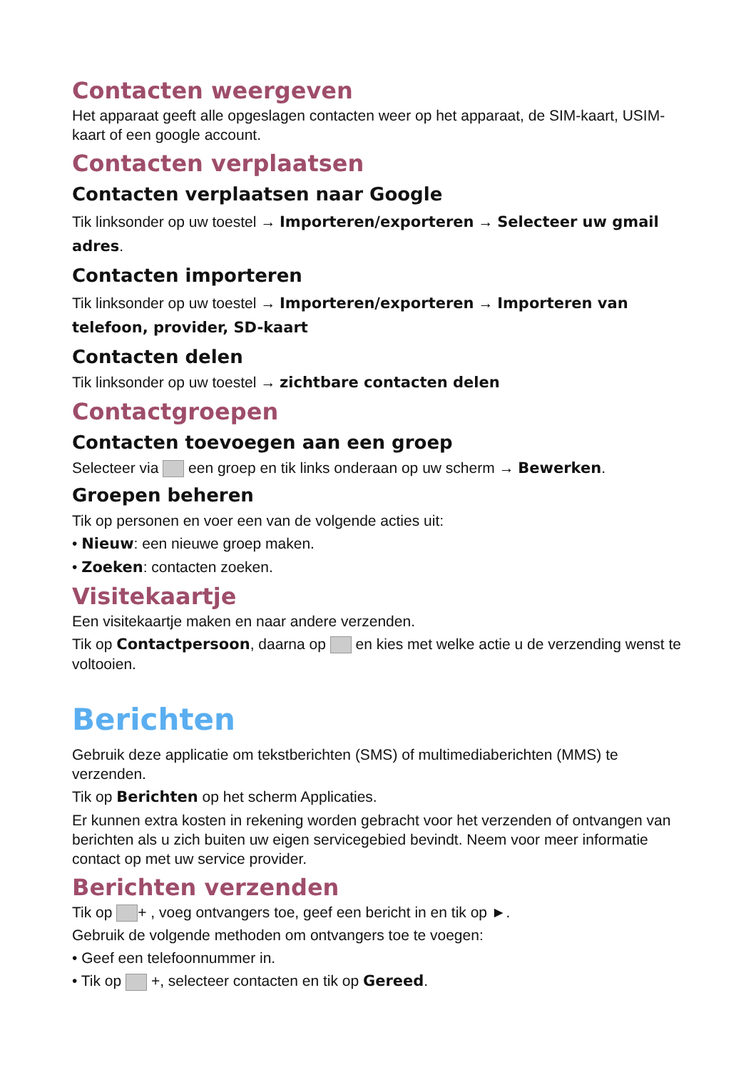Contacten weergeven
Het apparaat geeft alle opgeslagen contacten weer op het apparaat, de SIM-kaart, USIM-kaart of een google account.
Contacten verplaatsen
Contacten verplaatsen naar Google
Tik linksonder op uw toestel → Importeren/exporteren → Selecteer uw gmail adres.
Contacten importeren
Tik linksonder op uw toestel → Importeren/exporteren → Importeren van telefoon, provider, SD-kaart
Contacten delen
Tik linksonder op uw toestel → zichtbare contacten delen
Contactgroepen
Contacten toevoegen aan een groep
Selecteer via een groep en tik links onderaan op uw scherm → Bewerken.
Groepen beheren
Tik op personen en voer een van de volgende acties uit:
• Nieuw: een nieuwe groep maken.
• Zoeken: contacten zoeken.
Visitekaartje
Een visitekaartje maken en naar andere verzenden.
Tik op Contactpersoon, daarna op en kies met welke actie u de verzending wenst te voltooien.
Berichten
Gebruik deze applicatie om tekstberichten (SMS) of multimediaberichten (MMS) te verzenden.
Tik op Berichten op het scherm Applicaties.
Er kunnen extra kosten in rekening worden gebracht voor het verzenden of ontvangen van berichten als u zich buiten uw eigen servicegebied bevindt. Neem voor meer informatie contact op met uw service provider.
Berichten verzenden
Tik op + , voeg ontvangers toe, geef een bericht in en tik op ►.
Gebruik de volgende methoden om ontvangers toe te voegen:
• Geef een telefoonnummer in.
• Tik op +, selecteer contacten en tik op Gereed.